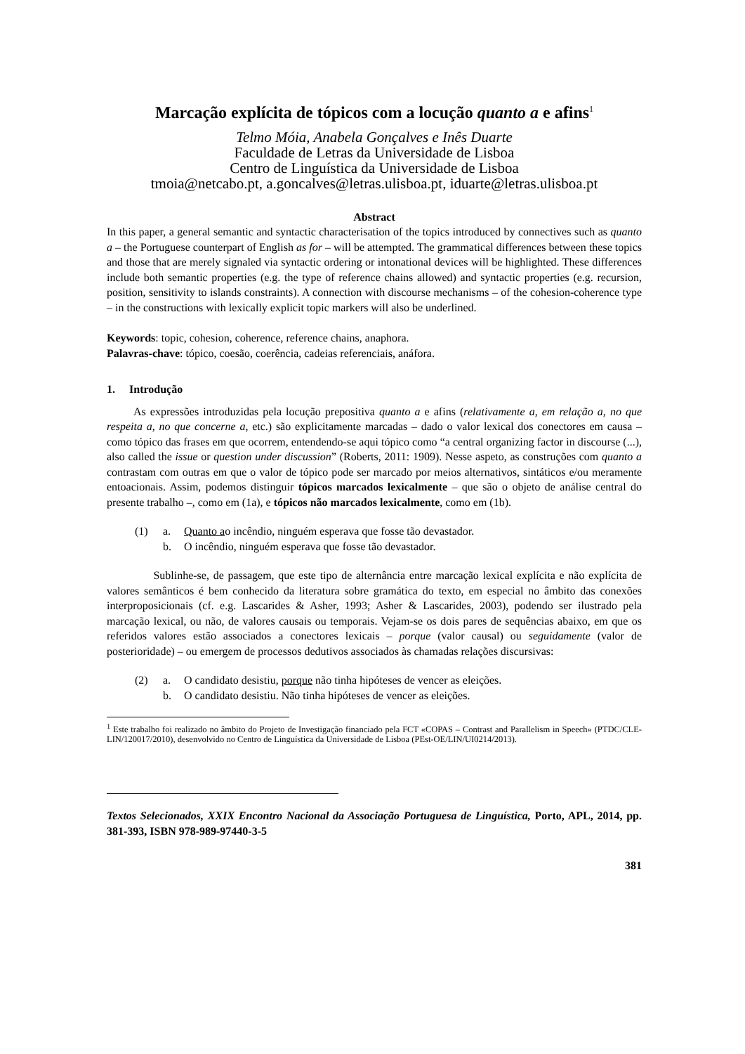Marcação explícita de tópicos com a locução quanto a e afins<sup>1</sup>
Telmo Móia, Anabela Gonçalves e Inês Duarte
Faculdade de Letras da Universidade de Lisboa
Centro de Linguística da Universidade de Lisboa
tmoia@netcabo.pt, a.goncalves@letras.ulisboa.pt, iduarte@letras.ulisboa.pt
Abstract
In this paper, a general semantic and syntactic characterisation of the topics introduced by connectives such as quanto a – the Portuguese counterpart of English as for – will be attempted. The grammatical differences between these topics and those that are merely signaled via syntactic ordering or intonational devices will be highlighted. These differences include both semantic properties (e.g. the type of reference chains allowed) and syntactic properties (e.g. recursion, position, sensitivity to islands constraints). A connection with discourse mechanisms – of the cohesion-coherence type – in the constructions with lexically explicit topic markers will also be underlined.
Keywords: topic, cohesion, coherence, reference chains, anaphora.
Palavras-chave: tópico, coesão, coerência, cadeias referenciais, anáfora.
1. Introdução
As expressões introduzidas pela locução prepositiva quanto a e afins (relativamente a, em relação a, no que respeita a, no que concerne a, etc.) são explicitamente marcadas – dado o valor lexical dos conectores em causa – como tópico das frases em que ocorrem, entendendo-se aqui tópico como “a central organizing factor in discourse (...), also called the issue or question under discussion” (Roberts, 2011: 1909). Nesse aspeto, as construções com quanto a contrastam com outras em que o valor de tópico pode ser marcado por meios alternativos, sintáticos e/ou meramente entoacionais. Assim, podemos distinguir tópicos marcados lexicalmente – que são o objeto de análise central do presente trabalho –, como em (1a), e tópicos não marcados lexicalmente, como em (1b).
(1) a. Quanto ao incêndio, ninguém esperava que fosse tão devastador.
b. O incêndio, ninguém esperava que fosse tão devastador.
Sublinhe-se, de passagem, que este tipo de alternância entre marcação lexical explícita e não explícita de valores semânticos é bem conhecido da literatura sobre gramática do texto, em especial no âmbito das conexões interproposicionais (cf. e.g. Lascarides & Asher, 1993; Asher & Lascarides, 2003), podendo ser ilustrado pela marcação lexical, ou não, de valores causais ou temporais. Vejam-se os dois pares de sequências abaixo, em que os referidos valores estão associados a conectores lexicais – porque (valor causal) ou seguidamente (valor de posterioridade) – ou emergem de processos dedutivos associados às chamadas relações discursivas:
(2) a. O candidato desistiu, porque não tinha hipóteses de vencer as eleições.
b. O candidato desistiu. Não tinha hipóteses de vencer as eleições.
<sup>1</sup> Este trabalho foi realizado no âmbito do Projeto de Investigação financiado pela FCT «COPAS – Contrast and Parallelism in Speech» (PTDC/CLE-LIN/120017/2010), desenvolvido no Centro de Linguística da Universidade de Lisboa (PEst-OE/LIN/UI0214/2013).
Textos Selecionados, XXIX Encontro Nacional da Associação Portuguesa de Linguística, Porto, APL, 2014, pp. 381-393, ISBN 978-989-97440-3-5
381